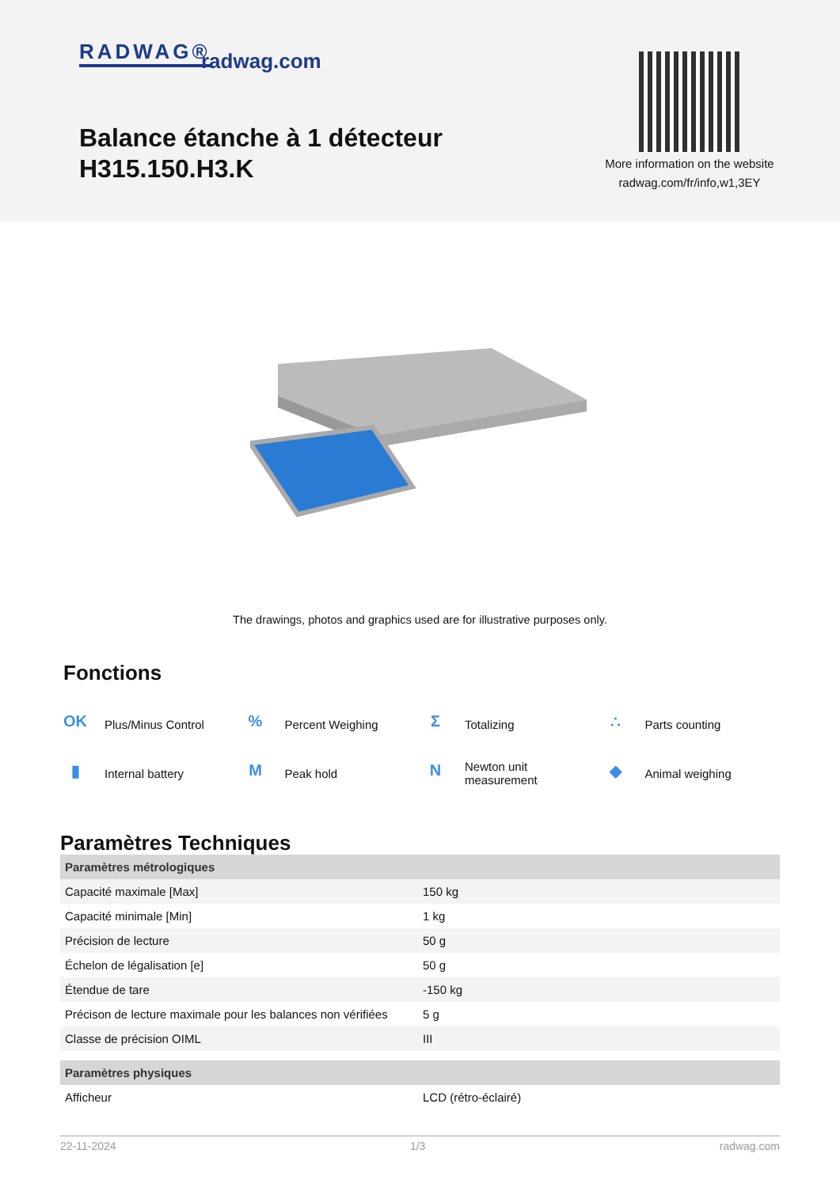RADWAG® radwag.com
Balance étanche à 1 détecteur
H315.150.H3.K
More information on the website radwag.com/fr/info,w1,3EY
The drawings, photos and graphics used are for illustrative purposes only.
Fonctions
OK Plus/Minus Control
% Percent Weighing
Σ Totalizing
∴ Parts counting
▮ Internal battery
M Peak hold
N Newton unit
measurement
◆ Animal weighing
Paramètres Techniques
| Paramètres métrologiques | |
| --- | --- |
| Capacité maximale [Max] | 150 kg |
| Capacité minimale [Min] | 1 kg |
| Précision de lecture | 50 g |
| Échelon de légalisation [e] | 50 g |
| Étendue de tare | -150 kg |
| Précison de lecture maximale pour les balances non vérifiées | 5 g |
| Classe de précision OIML | III |
| Paramètres physiques | |
| Afficheur | LCD (rétro-éclairé) |
22-11-2024 1/3 radwag.com